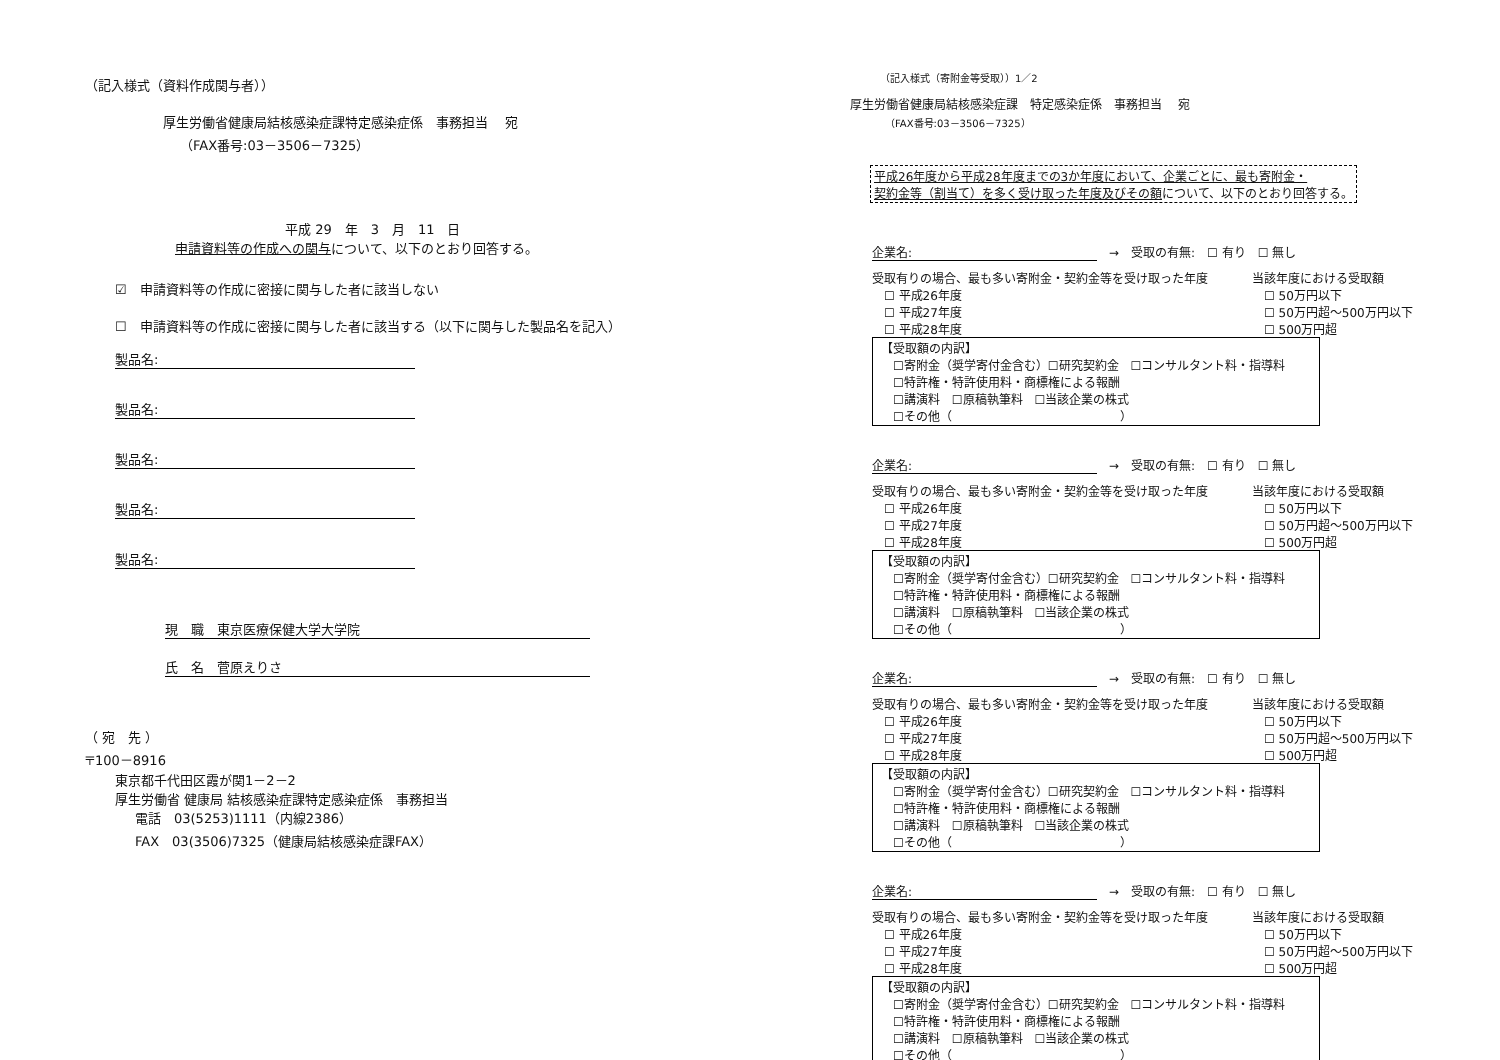（記入様式（資料作成関与者））
厚生労働省健康局結核感染症課特定感染症係　事務担当　 宛
（FAX番号:03－3506－7325）
平成 29　年　3　月　11　日
申請資料等の作成への関与について、以下のとおり回答する。
☑　申請資料等の作成に密接に関与した者に該当しない
☐　申請資料等の作成に密接に関与した者に該当する（以下に関与した製品名を記入）
製品名:
製品名:
製品名:
製品名:
製品名:
現　職　東京医療保健大学大学院
氏　名　菅原えりさ
（ 宛　先 ）
〒100－8916
東京都千代田区霞が関1－2－2
厚生労働省 健康局 結核感染症課特定感染症係　事務担当
電話　03(5253)1111（内線2386）
FAX　03(3506)7325（健康局結核感染症課FAX）
（記入様式（寄附金等受取））1／2
厚生労働省健康局結核感染症課　特定感染症係　事務担当　 宛
（FAX番号:03－3506－7325）
平成26年度から平成28年度までの3か年度において、企業ごとに、最も寄附金・
契約金等（割当て）を多く受け取った年度及びその額について、以下のとおり回答する。
企業名:　→　受取の有無:　☐ 有り　☐ 無し
受取有りの場合、最も多い寄附金・契約金等を受け取った年度
　☐ 平成26年度
　☐ 平成27年度
　☐ 平成28年度
当該年度における受取額
　☐ 50万円以下
　☐ 50万円超～500万円以下
　☐ 500万円超
【受取額の内訳】
　☐寄附金（奨学寄付金含む）☐研究契約金　☐コンサルタント料・指導料
　☐特許権・特許使用料・商標権による報酬
　☐講演料　☐原稿執筆料　☐当該企業の株式
　☐その他（　　　　　　　　　　　　　　）
企業名:　→　受取の有無:　☐ 有り　☐ 無し
受取有りの場合、最も多い寄附金・契約金等を受け取った年度
　☐ 平成26年度
　☐ 平成27年度
　☐ 平成28年度
当該年度における受取額
　☐ 50万円以下
　☐ 50万円超～500万円以下
　☐ 500万円超
【受取額の内訳】
　☐寄附金（奨学寄付金含む）☐研究契約金　☐コンサルタント料・指導料
　☐特許権・特許使用料・商標権による報酬
　☐講演料　☐原稿執筆料　☐当該企業の株式
　☐その他（　　　　　　　　　　　　　　）
企業名:　→　受取の有無:　☐ 有り　☐ 無し
受取有りの場合、最も多い寄附金・契約金等を受け取った年度
　☐ 平成26年度
　☐ 平成27年度
　☐ 平成28年度
当該年度における受取額
　☐ 50万円以下
　☐ 50万円超～500万円以下
　☐ 500万円超
【受取額の内訳】
　☐寄附金（奨学寄付金含む）☐研究契約金　☐コンサルタント料・指導料
　☐特許権・特許使用料・商標権による報酬
　☐講演料　☐原稿執筆料　☐当該企業の株式
　☐その他（　　　　　　　　　　　　　　）
企業名:　→　受取の有無:　☐ 有り　☐ 無し
受取有りの場合、最も多い寄附金・契約金等を受け取った年度
　☐ 平成26年度
　☐ 平成27年度
　☐ 平成28年度
当該年度における受取額
　☐ 50万円以下
　☐ 50万円超～500万円以下
　☐ 500万円超
【受取額の内訳】
　☐寄附金（奨学寄付金含む）☐研究契約金　☐コンサルタント料・指導料
　☐特許権・特許使用料・商標権による報酬
　☐講演料　☐原稿執筆料　☐当該企業の株式
　☐その他（　　　　　　　　　　　　　　）